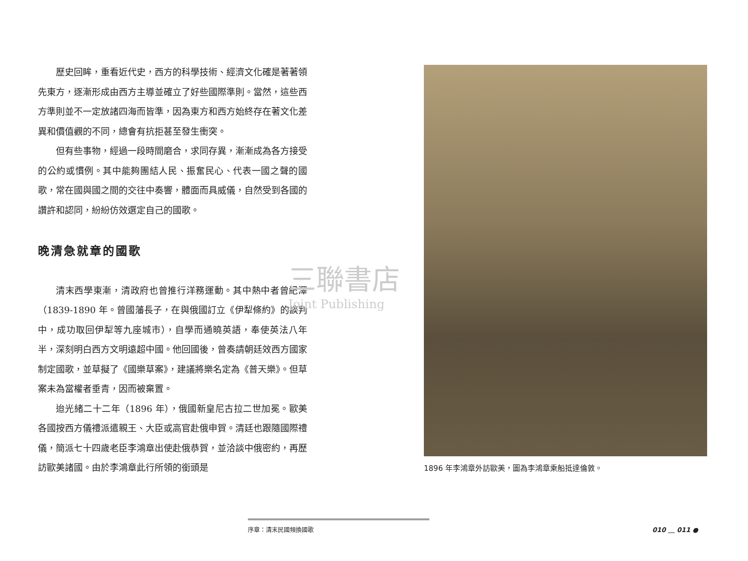歷史回眸，重看近代史，西方的科學技術、經濟文化確是著著領先東方，逐漸形成由西方主導並確立了好些國際準則。當然，這些西方準則並不一定放諸四海而皆準，因為東方和西方始終存在著文化差異和價值觀的不同，總會有抗拒甚至發生衝突。
但有些事物，經過一段時間磨合，求同存異，漸漸成為各方接受的公約或慣例。其中能夠團結人民、振奮民心、代表一國之聲的國歌，常在國與國之間的交往中奏響，體面而具威儀，自然受到各國的讚許和認同，紛紛仿效選定自己的國歌。
晚清急就章的國歌
清末西學東漸，清政府也曾推行洋務運動。其中熱中者曾紀澤（1839-1890 年。曾國藩長子，在與俄國訂立《伊犁條約》的談判中，成功取回伊犁等九座城市），自學而通曉英語，奉使英法八年半，深刻明白西方文明遠超中國。他回國後，曾奏請朝廷效西方國家制定國歌，並草擬了《國樂草案》，建議將樂名定為《普天樂》。但草案未為當權者垂青，因而被棄置。
迨光緒二十二年（1896 年），俄國新皇尼古拉二世加冕。歐美各國按西方儀禮派遣親王、大臣或高官赴俄申賀。清廷也跟隨國際禮儀，簡派七十四歲老臣李鴻章出使赴俄恭賀，並洽談中俄密約，再歷訪歐美諸國。由於李鴻章此行所領的銜頭是
三聯書店
Joint Publishing
1896 年李鴻章外訪歐美，圖為李鴻章乘船抵達倫敦。
序章：清末民國頻換國歌
010 ＿ 011 ●